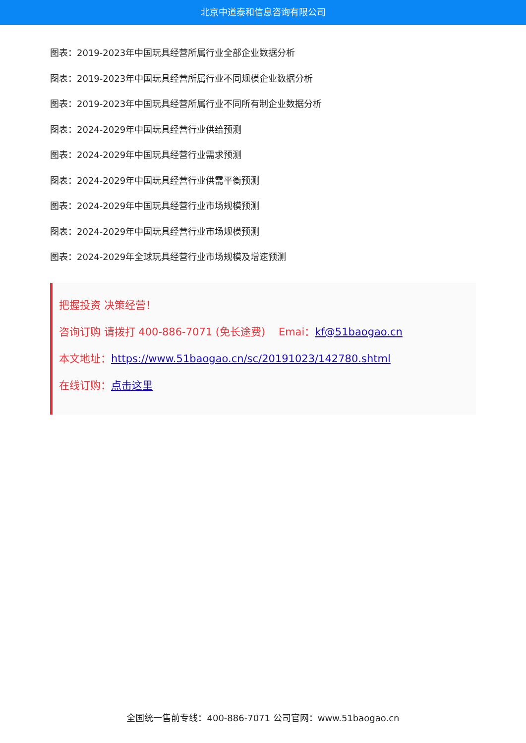北京中道泰和信息咨询有限公司
图表：2019-2023年中国玩具经营所属行业全部企业数据分析
图表：2019-2023年中国玩具经营所属行业不同规模企业数据分析
图表：2019-2023年中国玩具经营所属行业不同所有制企业数据分析
图表：2024-2029年中国玩具经营行业供给预测
图表：2024-2029年中国玩具经营行业需求预测
图表：2024-2029年中国玩具经营行业供需平衡预测
图表：2024-2029年中国玩具经营行业市场规模预测
图表：2024-2029年中国玩具经营行业市场规模预测
图表：2024-2029年全球玩具经营行业市场规模及增速预测
把握投资 决策经营！
咨询订购 请拨打 400-886-7071 (免长途费) Emai：kf@51baogao.cn
本文地址：https://www.51baogao.cn/sc/20191023/142780.shtml
在线订购：点击这里
全国统一售前专线：400-886-7071 公司官网：www.51baogao.cn